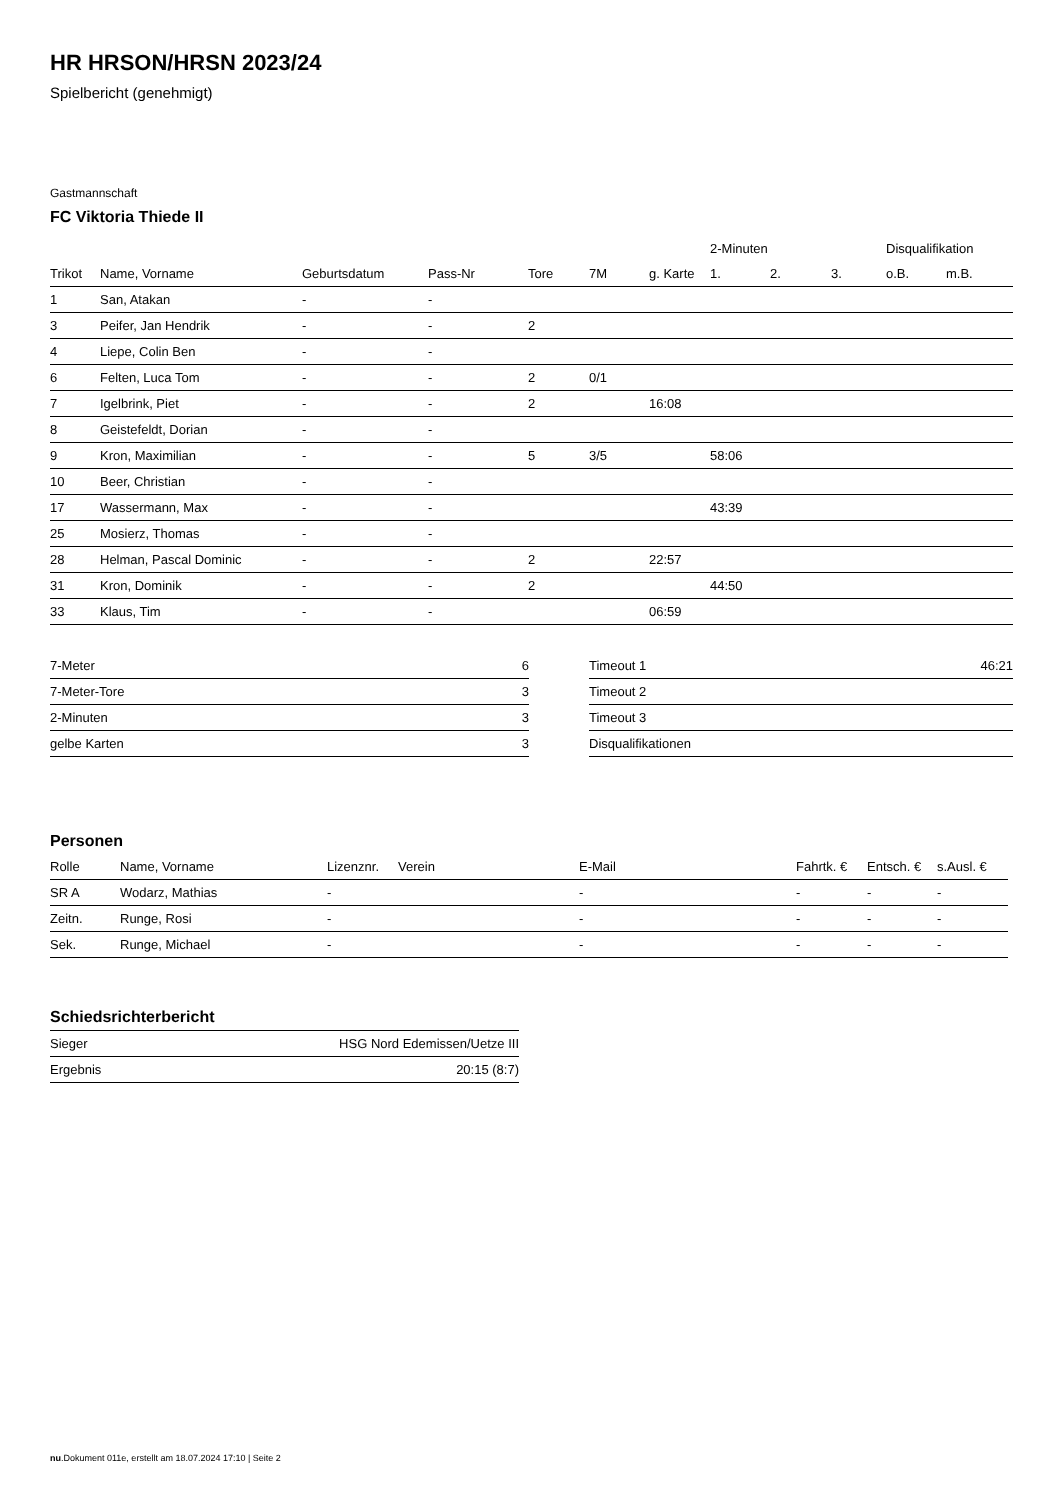HR HRSON/HRSN 2023/24
Spielbericht (genehmigt)
Gastmannschaft
FC Viktoria Thiede II
| | | | | | | | 2-Minuten | | | Disqualifikation | |
| --- | --- | --- | --- | --- | --- | --- | --- | --- | --- | --- | --- |
| Trikot | Name, Vorname | Geburtsdatum | Pass-Nr | Tore | 7M | g. Karte | 1. | 2. | 3. | o.B. | m.B. |
| 1 | San, Atakan | - | - | | | | | | | | |
| 3 | Peifer, Jan Hendrik | - | - | 2 | | | | | | | |
| 4 | Liepe, Colin Ben | - | - | | | | | | | | |
| 6 | Felten, Luca Tom | - | - | 2 | 0/1 | | | | | | |
| 7 | Igelbrink, Piet | - | - | 2 | | 16:08 | | | | | |
| 8 | Geistefeldt, Dorian | - | - | | | | | | | | |
| 9 | Kron, Maximilian | - | - | 5 | 3/5 | | 58:06 | | | | |
| 10 | Beer, Christian | - | - | | | | | | | | |
| 17 | Wassermann, Max | - | - | | | | 43:39 | | | | |
| 25 | Mosierz, Thomas | - | - | | | | | | | | |
| 28 | Helman, Pascal Dominic | - | - | 2 | | 22:57 | | | | | |
| 31 | Kron, Dominik | - | - | 2 | | | 44:50 | | | | |
| 33 | Klaus, Tim | - | - | | | 06:59 | | | | | |
| 7-Meter | 6 |
| 7-Meter-Tore | 3 |
| 2-Minuten | 3 |
| gelbe Karten | 3 |
| Timeout 1 | 46:21 |
| Timeout 2 | |
| Timeout 3 | |
| Disqualifikationen | |
Personen
| Rolle | Name, Vorname | Lizenznr. | Verein | E-Mail | Fahrtk. € | Entsch. € | s.Ausl. € |
| --- | --- | --- | --- | --- | --- | --- | --- |
| SR A | Wodarz, Mathias | - | | - | - | - | - |
| Zeitn. | Runge, Rosi | - | | - | - | - | - |
| Sek. | Runge, Michael | - | | - | - | - | - |
Schiedsrichterbericht
| Sieger | HSG Nord Edemissen/Uetze III |
| Ergebnis | 20:15 (8:7) |
nu.Dokument 011e, erstellt am 18.07.2024 17:10 | Seite 2